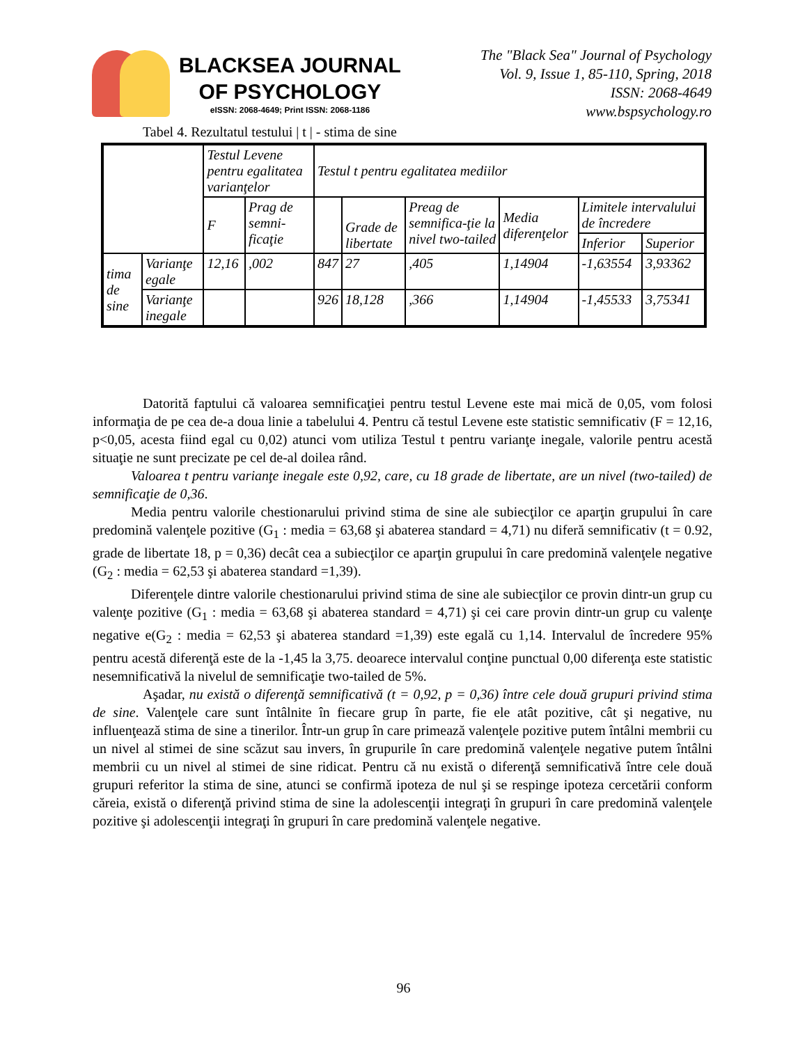BLACKSEA JOURNAL
OF PSYCHOLOGY
eISSN: 2068-4649; Print ISSN: 2068-1186
The "Black Sea" Journal of Psychology
Vol. 9, Issue 1, 85-110, Spring, 2018
ISSN: 2068-4649
www.bspsychology.ro
Tabel 4. Rezultatul testului | t | - stima de sine
| | | Testul Levene pentru egalitatea varianţelor | | Testul t pentru egalitatea mediilor | | | | | |
| --- | --- | --- | --- | --- | --- | --- | --- | --- | --- |
| | | F | Prag de semni-ficaţie | | Grade de libertate | Preag de semnifica-ţie la nivel two-tailed | Media diferenţelor | Limitele intervalului de încredere | |
| | | | | | | | | Inferior | Superior |
| tima de sine | Varianţe egale | 12,16 | ,002 | 847 | 27 | ,405 | 1,14904 | -1,63554 | 3,93362 |
| | Varianţe inegale | | | 926 | 18,128 | ,366 | 1,14904 | -1,45533 | 3,75341 |
Datorită faptului că valoarea semnificaţiei pentru testul Levene este mai mică de 0,05, vom folosi informaţia de pe cea de-a doua linie a tabelului 4. Pentru că testul Levene este statistic semnificativ (F = 12,16, p<0,05, acesta fiind egal cu 0,02) atunci vom utiliza Testul t pentru varianţe inegale, valorile pentru acestă situaţie ne sunt precizate pe cel de-al doilea rând.
Valoarea t pentru varianţe inegale este 0,92, care, cu 18 grade de libertate, are un nivel (two-tailed) de semnificaţie de 0,36.
Media pentru valorile chestionarului privind stima de sine ale subiecţilor ce aparţin grupului în care predomină valenţele pozitive (G<sub>1</sub> : media = 63,68 şi abaterea standard = 4,71) nu diferă semnificativ (t = 0.92, grade de libertate 18, p = 0,36) decât cea a subiecţilor ce aparţin grupului în care predomină valenţele negative (G<sub>2</sub> : media = 62,53 şi abaterea standard =1,39).
Diferenţele dintre valorile chestionarului privind stima de sine ale subiecţilor ce provin dintr-un grup cu valenţe pozitive (G<sub>1</sub> : media = 63,68 şi abaterea standard = 4,71) şi cei care provin dintr-un grup cu valenţe negative e(G<sub>2</sub> : media = 62,53 şi abaterea standard =1,39) este egală cu 1,14. Intervalul de încredere 95% pentru acestă diferenţă este de la -1,45 la 3,75. deoarece intervalul conţine punctual 0,00 diferenţa este statistic nesemnificativă la nivelul de semnificaţie two-tailed de 5%.
Aşadar, nu există o diferenţă semnificativă (t = 0,92, p = 0,36) între cele două grupuri privind stima de sine. Valenţele care sunt întâlnite în fiecare grup în parte, fie ele atât pozitive, cât şi negative, nu influenţează stima de sine a tinerilor. Într-un grup în care primează valenţele pozitive putem întâlni membrii cu un nivel al stimei de sine scăzut sau invers, în grupurile în care predomină valenţele negative putem întâlni membrii cu un nivel al stimei de sine ridicat. Pentru că nu există o diferenţă semnificativă între cele două grupuri referitor la stima de sine, atunci se confirmă ipoteza de nul şi se respinge ipoteza cercetării conform căreia, există o diferenţă privind stima de sine la adolescenţii integraţi în grupuri în care predomină valenţele pozitive şi adolescenţii integraţi în grupuri în care predomină valenţele negative.
96